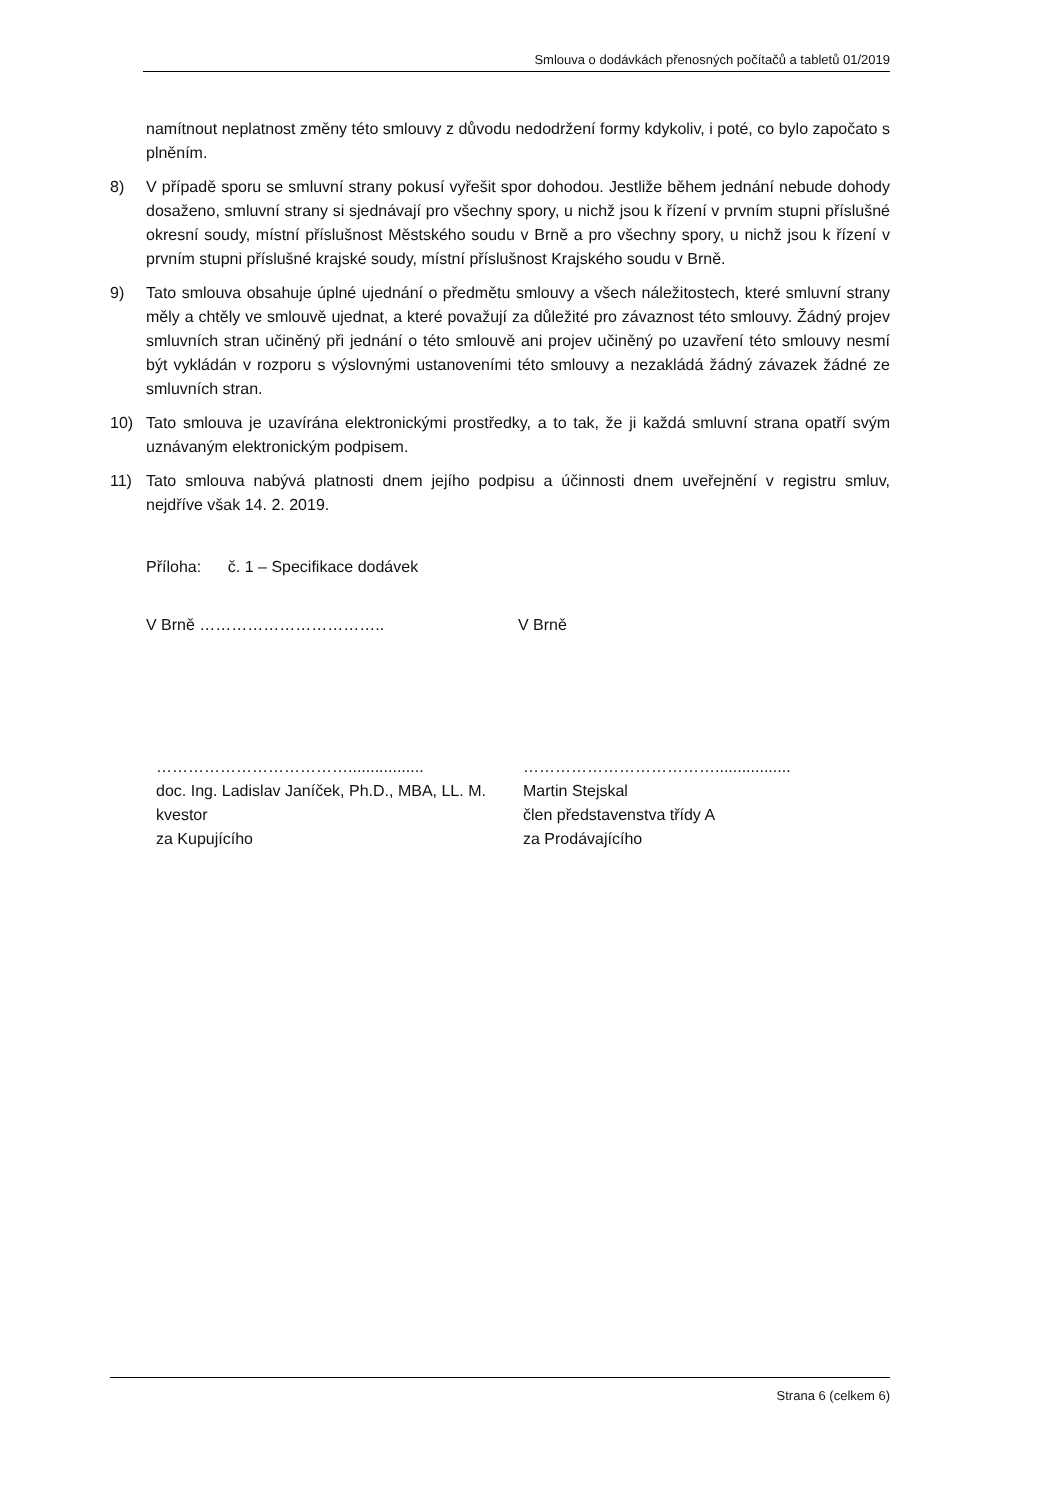Smlouva o dodávkách přenosných počítačů a tabletů 01/2019
namítnout neplatnost změny této smlouvy z důvodu nedodržení formy kdykoliv, i poté, co bylo započato s plněním.
8) V případě sporu se smluvní strany pokusí vyřešit spor dohodou. Jestliže během jednání nebude dohody dosaženo, smluvní strany si sjednávají pro všechny spory, u nichž jsou k řízení v prvním stupni příslušné okresní soudy, místní příslušnost Městského soudu v Brně a pro všechny spory, u nichž jsou k řízení v prvním stupni příslušné krajské soudy, místní příslušnost Krajského soudu v Brně.
9) Tato smlouva obsahuje úplné ujednání o předmětu smlouvy a všech náležitostech, které smluvní strany měly a chtěly ve smlouvě ujednat, a které považují za důležité pro závaznost této smlouvy. Žádný projev smluvních stran učiněný při jednání o této smlouvě ani projev učiněný po uzavření této smlouvy nesmí být vykládán v rozporu s výslovnými ustanoveními této smlouvy a nezakládá žádný závazek žádné ze smluvních stran.
10) Tato smlouva je uzavírána elektronickými prostředky, a to tak, že ji každá smluvní strana opatří svým uznávaným elektronickým podpisem.
11) Tato smlouva nabývá platnosti dnem jejího podpisu a účinnosti dnem uveřejnění v registru smluv, nejdříve však 14. 2. 2019.
Příloha: č. 1 – Specifikace dodávek
V Brně …………………………….. V Brně
……………………………….................
doc. Ing. Ladislav Janíček, Ph.D., MBA, LL. M.
kvestor
za Kupujícího
……………………………….................
Martin Stejskal
člen představenstva třídy A
za Prodávajícího
Strana 6 (celkem 6)